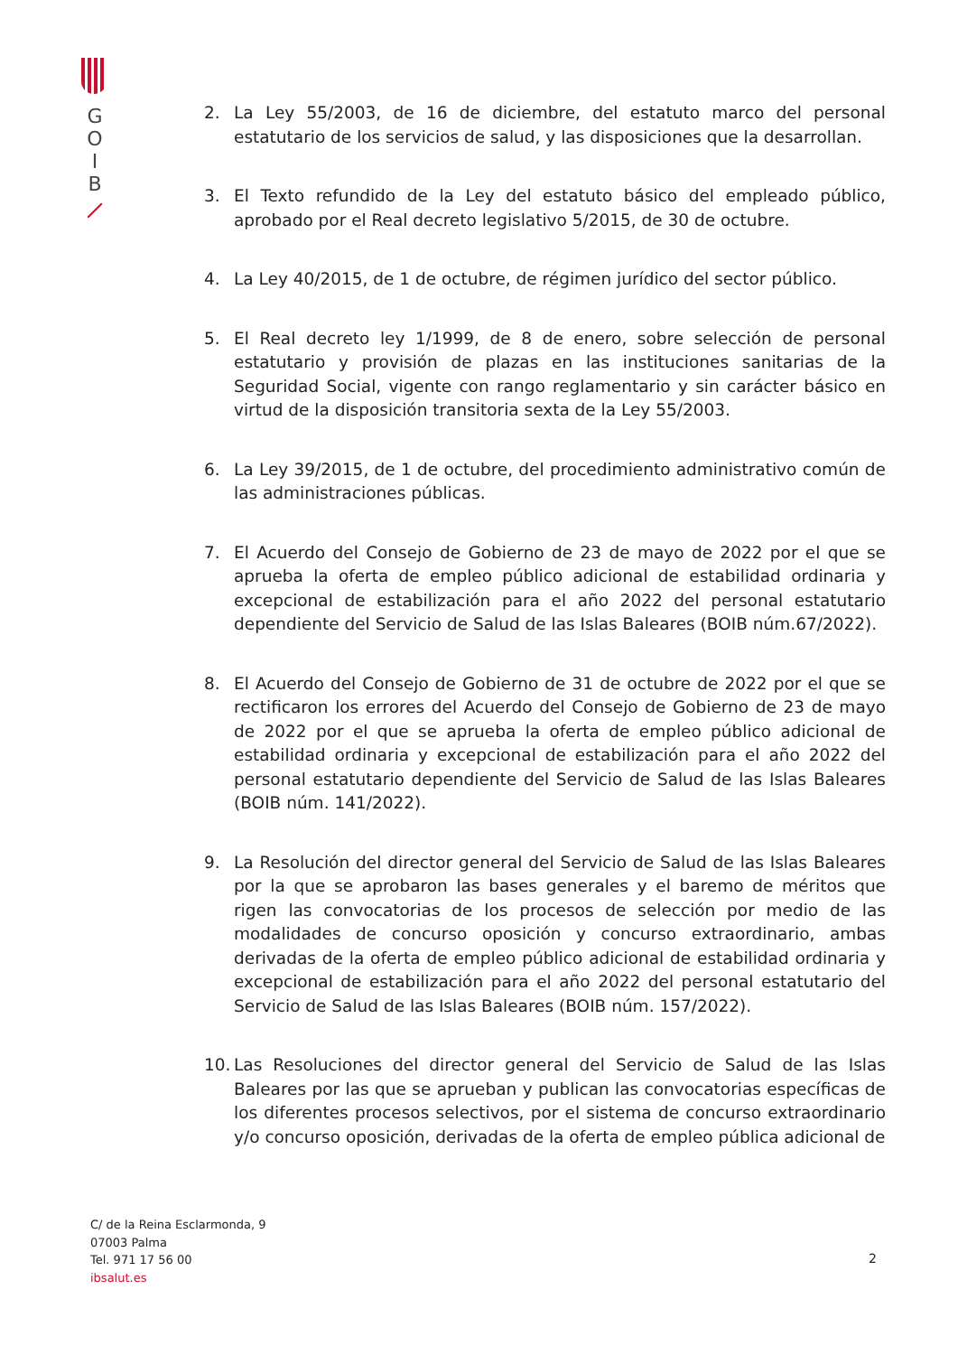G
O
I
B
2. La Ley 55/2003, de 16 de diciembre, del estatuto marco del personal estatutario de los servicios de salud, y las disposiciones que la desarrollan.
3. El Texto refundido de la Ley del estatuto básico del empleado público, aprobado por el Real decreto legislativo 5/2015, de 30 de octubre.
4. La Ley 40/2015, de 1 de octubre, de régimen jurídico del sector público.
5. El Real decreto ley 1/1999, de 8 de enero, sobre selección de personal estatutario y provisión de plazas en las instituciones sanitarias de la Seguridad Social, vigente con rango reglamentario y sin carácter básico en virtud de la disposición transitoria sexta de la Ley 55/2003.
6. La Ley 39/2015, de 1 de octubre, del procedimiento administrativo común de las administraciones públicas.
7. El Acuerdo del Consejo de Gobierno de 23 de mayo de 2022 por el que se aprueba la oferta de empleo público adicional de estabilidad ordinaria y excepcional de estabilización para el año 2022 del personal estatutario dependiente del Servicio de Salud de las Islas Baleares (BOIB núm.67/2022).
8. El Acuerdo del Consejo de Gobierno de 31 de octubre de 2022 por el que se rectificaron los errores del Acuerdo del Consejo de Gobierno de 23 de mayo de 2022 por el que se aprueba la oferta de empleo público adicional de estabilidad ordinaria y excepcional de estabilización para el año 2022 del personal estatutario dependiente del Servicio de Salud de las Islas Baleares (BOIB núm. 141/2022).
9. La Resolución del director general del Servicio de Salud de las Islas Baleares por la que se aprobaron las bases generales y el baremo de méritos que rigen las convocatorias de los procesos de selección por medio de las modalidades de concurso oposición y concurso extraordinario, ambas derivadas de la oferta de empleo público adicional de estabilidad ordinaria y excepcional de estabilización para el año 2022 del personal estatutario del Servicio de Salud de las Islas Baleares (BOIB núm. 157/2022).
10.
Las Resoluciones del director general del Servicio de Salud de las Islas Baleares por las que se aprueban y publican las convocatorias específicas de los diferentes procesos selectivos, por el sistema de concurso extraordinario y/o concurso oposición, derivadas de la oferta de empleo pública adicional de
C/ de la Reina Esclarmonda, 9
07003 Palma
Tel. 971 17 56 00
ibsalut.es
2